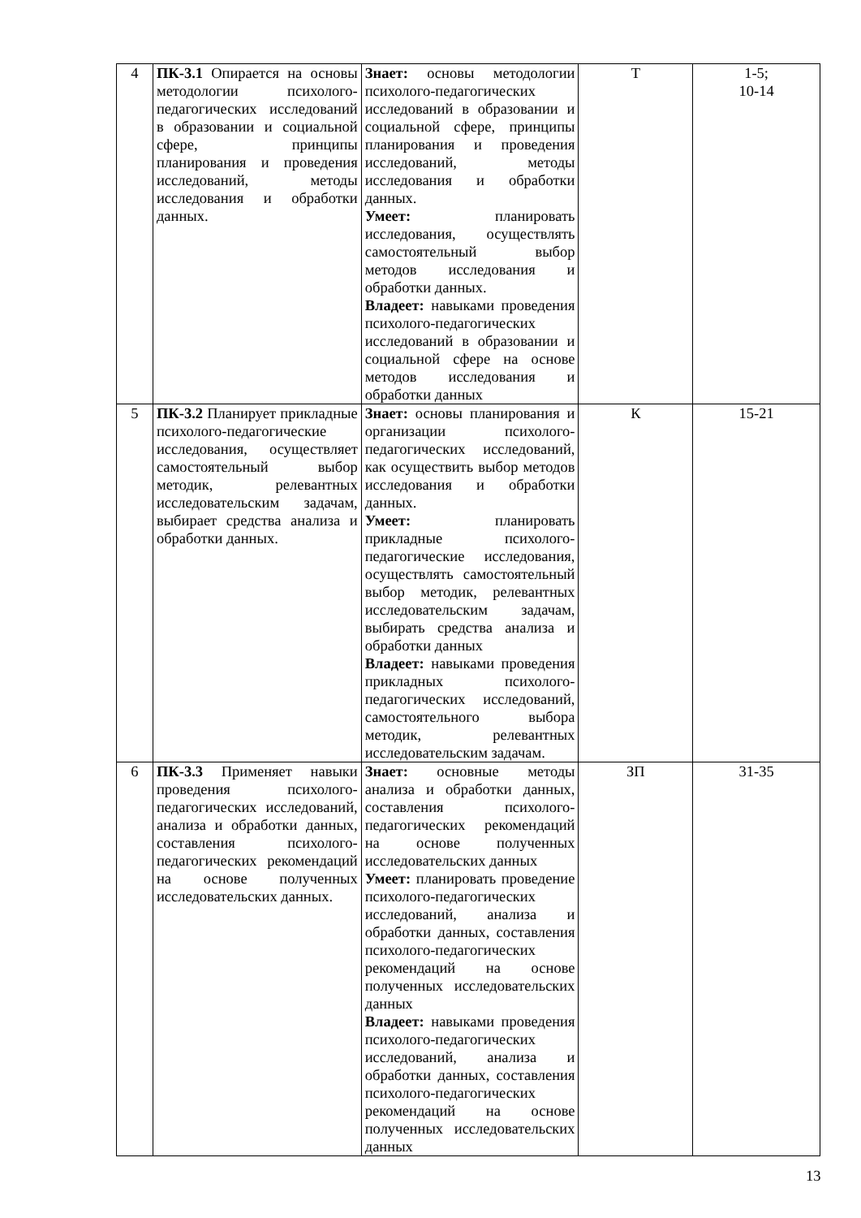| 4 | ПК-3.1 Опирается на основы методологии психолого-педагогических исследований в образовании и социальной сфере, принципы планирования и проведения исследований, методы исследования и обработки данных. | Знает: основы методологии психолого-педагогических исследований в образовании и социальной сфере, принципы планирования и проведения исследований, методы исследования и обработки данных. Умеет: планировать исследования, осуществлять самостоятельный выбор методов исследования и обработки данных. Владеет: навыками проведения психолого-педагогических исследований в образовании и социальной сфере на основе методов исследования и обработки данных | Т | 1-5; 10-14 |
| 5 | ПК-3.2 Планирует прикладные психолого-педагогические исследования, осуществляет самостоятельный выбор методик, релевантных исследовательским задачам, выбирает средства анализа и обработки данных. | Знает: основы планирования и организации психолого-педагогических исследований, как осуществить выбор методов исследования и обработки данных. Умеет: планировать прикладные психолого-педагогические исследования, осуществлять самостоятельный выбор методик, релевантных исследовательским задачам, выбирать средства анализа и обработки данных Владеет: навыками проведения прикладных психолого-педагогических исследований, самостоятельного выбора методик, релевантных исследовательским задачам. | К | 15-21 |
| 6 | ПК-3.3 Применяет навыки проведения психолого-педагогических исследований, анализа и обработки данных, составления психолого-педагогических рекомендаций на основе полученных исследовательских данных. | Знает: основные методы анализа и обработки данных, составления психолого-педагогических рекомендаций на основе полученных исследовательских данных Умеет: планировать проведение психолого-педагогических исследований, анализа и обработки данных, составления психолого-педагогических рекомендаций на основе полученных исследовательских данных Владеет: навыками проведения психолого-педагогических исследований, анализа и обработки данных, составления психолого-педагогических рекомендаций на основе полученных исследовательских данных | ЗП | 31-35 |
13